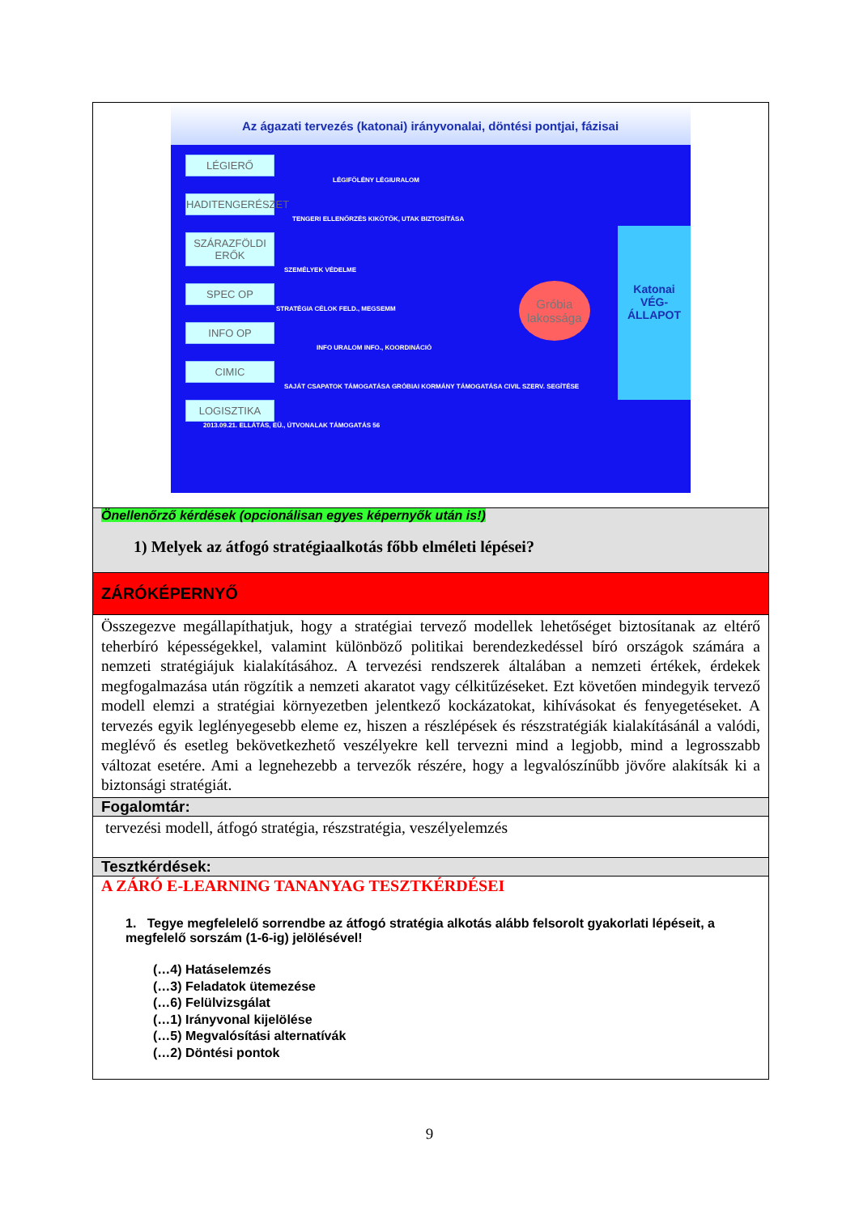Az ágazati tervezés (katonai) irányvonalai, döntési pontjai, fázisai
LÉGIERŐ
LÉGIFÖLÉNY LÉGIURALOM
HADITENGERÉSZET
TENGERI ELLENŐRZÉS KIKÖTŐK, UTAK BIZTOSÍTÁSA
SZÁRAZFÖLDI ERŐK
SZEMÉLYEK VÉDELME
SPEC OP
STRATÉGIA CÉLOK FELD., MEGSEMM
INFO OP
INFO URALOM INFO., KOORDINÁCIÓ
CIMIC
SAJÁT CSAPATOK TÁMOGATÁSA GRÓBIAI KORMÁNY TÁMOGATÁSA CIVIL SZERV. SEGÍTÉSE
LOGISZTIKA
2013.09.21. ELLÁTÁS, EÜ., ÚTVONALAK TÁMOGATÁS 56
Gróbia
lakossága
Katonai
VÉG-
ÁLLAPOT
Önellenőrző kérdések (opcionálisan egyes képernyők után is!)
1) Melyek az átfogó stratégiaalkotás főbb elméleti lépései?
ZÁRÓKÉPERNYŐ
Összegezve megállapíthatjuk, hogy a stratégiai tervező modellek lehetőséget biztosítanak az eltérő teherbíró képességekkel, valamint különböző politikai berendezkedéssel bíró országok számára a nemzeti stratégiájuk kialakításához. A tervezési rendszerek általában a nemzeti értékek, érdekek megfogalmazása után rögzítik a nemzeti akaratot vagy célkitűzéseket. Ezt követően mindegyik tervező modell elemzi a stratégiai környezetben jelentkező kockázatokat, kihívásokat és fenyegetéseket. A tervezés egyik leglényegesebb eleme ez, hiszen a részlépések és részstratégiák kialakításánál a valódi, meglévő és esetleg bekövetkezhető veszélyekre kell tervezni mind a legjobb, mind a legrosszabb változat esetére. Ami a legnehezebb a tervezők részére, hogy a legvalószínűbb jövőre alakítsák ki a biztonsági stratégiát.
Fogalomtár:
tervezési modell, átfogó stratégia, részstratégia, veszélyelemzés
Tesztkérdések:
A ZÁRÓ E-LEARNING TANANYAG TESZTKÉRDÉSEI
1. Tegye megfelelelő sorrendbe az átfogó stratégia alkotás alább felsorolt gyakorlati lépéseit, a megfelelő sorszám (1-6-ig) jelölésével!
(…4) Hatáselemzés
(…3) Feladatok ütemezése
(…6) Felülvizsgálat
(…1) Irányvonal kijelölése
(…5) Megvalósítási alternatívák
(…2) Döntési pontok
9